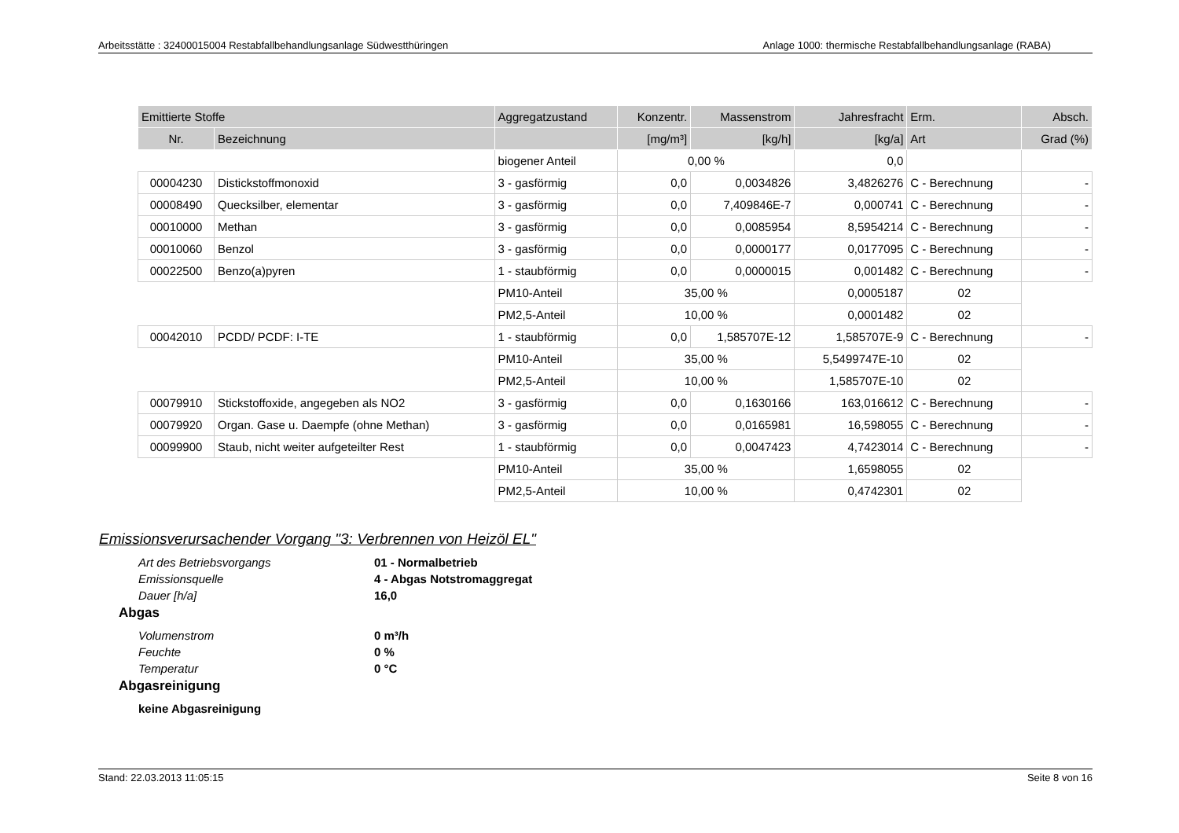Arbeitsstätte : 32400015004 Restabfallbehandlungsanlage Südwestthüringen Anlage 1000: thermische Restabfallbehandlungsanlage (RABA)
| Emittierte Stoffe | | Aggregatzustand | Konzentr. | Massenstrom | Jahresfracht | Erm. | Absch. |
| --- | --- | --- | --- | --- | --- | --- | --- |
| Nr. | Bezeichnung | | [mg/m³] | [kg/h] | [kg/a] | Art | Grad (%) |
| | | biogener Anteil | 0,00 % | | 0,0 | | |
| 00004230 | Distickstoffmonoxid | 3 - gasförmig | 0,0 | 0,0034826 | 3,4826276 | C - Berechnung | - |
| 00008490 | Quecksilber, elementar | 3 - gasförmig | 0,0 | 7,409846E-7 | 0,000741 | C - Berechnung | - |
| 00010000 | Methan | 3 - gasförmig | 0,0 | 0,0085954 | 8,5954214 | C - Berechnung | - |
| 00010060 | Benzol | 3 - gasförmig | 0,0 | 0,0000177 | 0,0177095 | C - Berechnung | - |
| 00022500 | Benzo(a)pyren | 1 - staubförmig | 0,0 | 0,0000015 | 0,001482 | C - Berechnung | - |
| | | PM10-Anteil | 35,00 % | | 0,0005187 | 02 | |
| | | PM2,5-Anteil | 10,00 % | | 0,0001482 | 02 | |
| 00042010 | PCDD/ PCDF: I-TE | 1 - staubförmig | 0,0 | 1,585707E-12 | 1,585707E-9 | C - Berechnung | - |
| | | PM10-Anteil | 35,00 % | | 5,5499747E-10 | 02 | |
| | | PM2,5-Anteil | 10,00 % | | 1,585707E-10 | 02 | |
| 00079910 | Stickstoffoxide, angegeben als NO2 | 3 - gasförmig | 0,0 | 0,1630166 | 163,016612 | C - Berechnung | - |
| 00079920 | Organ. Gase u. Daempfe (ohne Methan) | 3 - gasförmig | 0,0 | 0,0165981 | 16,598055 | C - Berechnung | - |
| 00099900 | Staub, nicht weiter aufgeteilter Rest | 1 - staubförmig | 0,0 | 0,0047423 | 4,7423014 | C - Berechnung | - |
| | | PM10-Anteil | 35,00 % | | 1,6598055 | 02 | |
| | | PM2,5-Anteil | 10,00 % | | 0,4742301 | 02 | |
Emissionsverursachender Vorgang "3: Verbrennen von Heizöl EL"
Art des Betriebsvorgangs 01 - Normalbetrieb
Emissionsquelle 4 - Abgas Notstromaggregat
Dauer [h/a] 16,0
Abgas
Volumenstrom 0 m³/h
Feuchte 0 %
Temperatur 0 °C
Abgasreinigung
keine Abgasreinigung
Stand: 22.03.2013 11:05:15 Seite 8 von 16